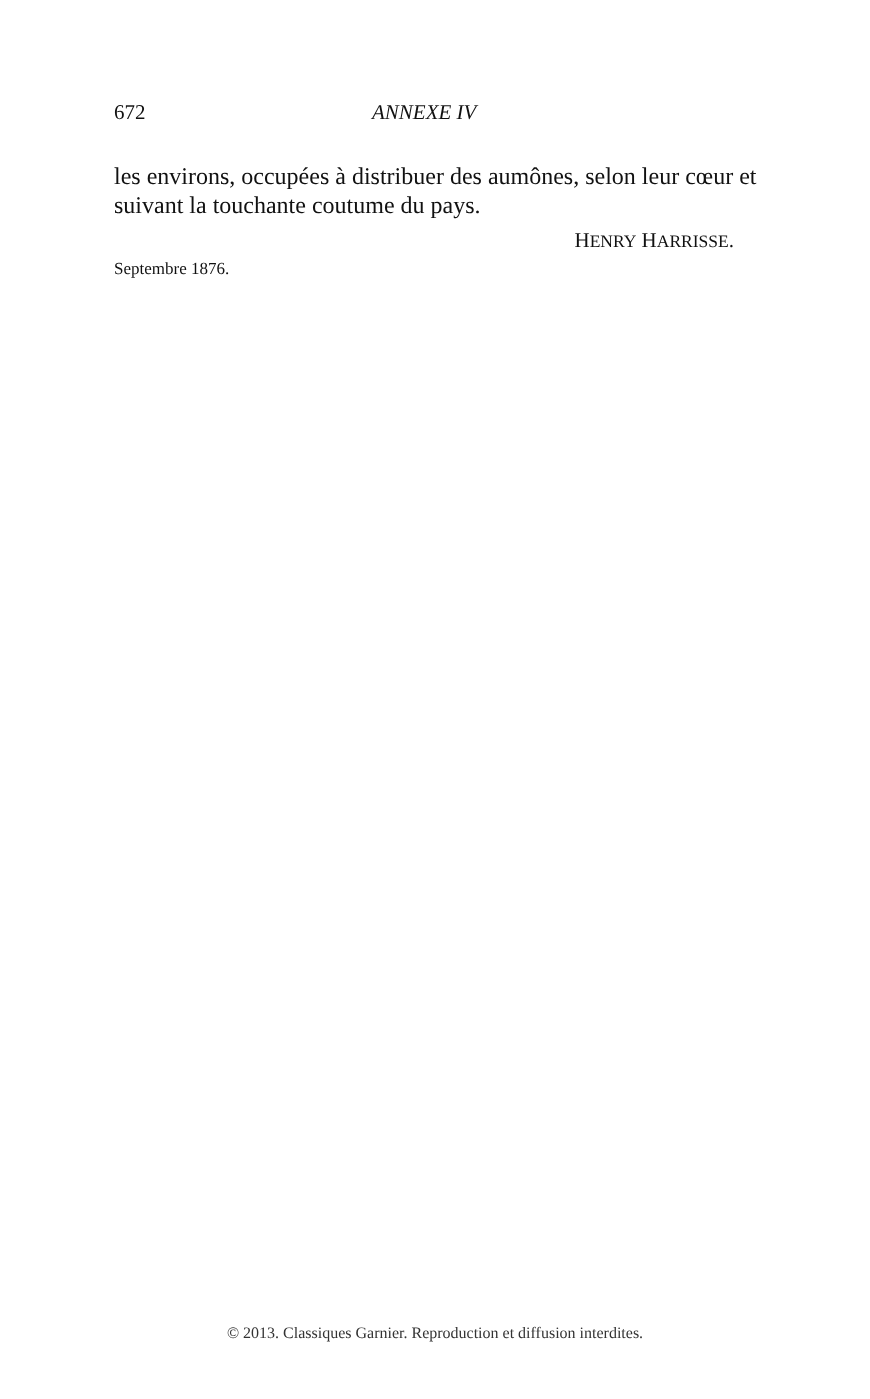672 ANNEXE IV
les environs, occupées à distribuer des aumônes, selon leur cœur et suivant la touchante coutume du pays.
HENRY HARRISSE.
Septembre 1876.
© 2013. Classiques Garnier. Reproduction et diffusion interdites.